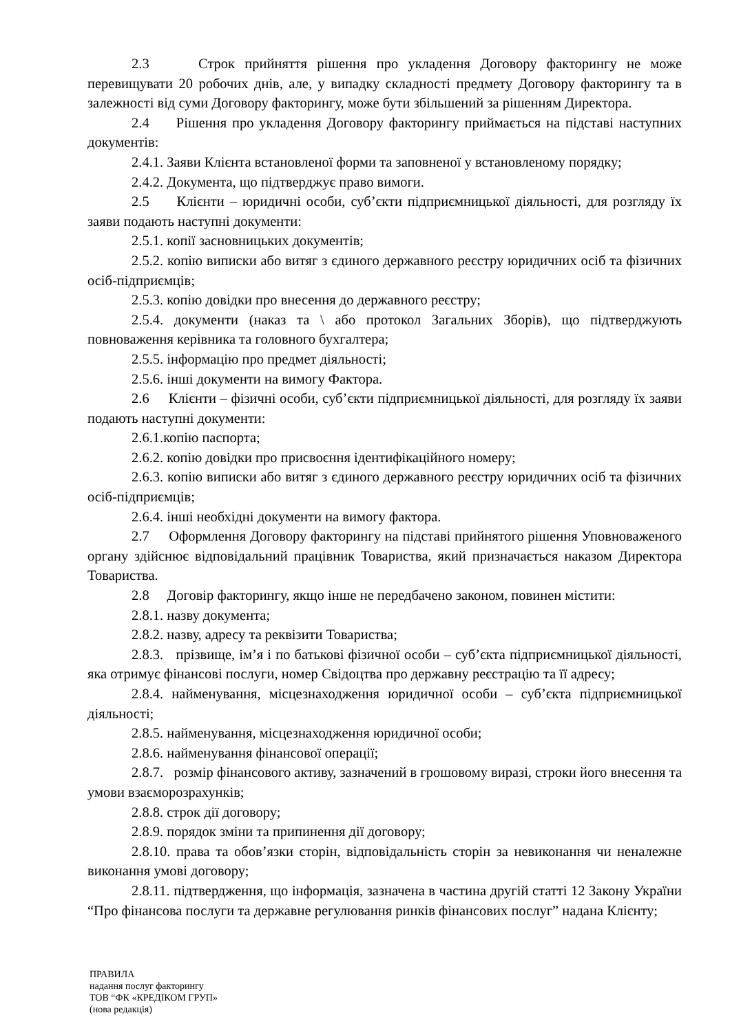2.3 Строк прийняття рішення про укладення Договору факторингу не може перевищувати 20 робочих днів, але, у випадку складності предмету Договору факторингу та в залежності від суми Договору факторингу, може бути збільшений за рішенням Директора.
2.4 Рішення про укладення Договору факторингу приймається на підставі наступних документів:
2.4.1. Заяви Клієнта встановленої форми та заповненої у встановленому порядку;
2.4.2. Документа, що підтверджує право вимоги.
2.5 Клієнти – юридичні особи, суб’єкти підприємницької діяльності, для розгляду їх заяви подають наступні документи:
2.5.1. копії засновницьких документів;
2.5.2. копію виписки або витяг з єдиного державного реєстру юридичних осіб та фізичних осіб-підприємців;
2.5.3. копію довідки про внесення до державного реєстру;
2.5.4. документи (наказ та \ або протокол Загальних Зборів), що підтверджують повноваження керівника та головного бухгалтера;
2.5.5. інформацію про предмет діяльності;
2.5.6. інші документи на вимогу Фактора.
2.6 Клієнти – фізичні особи, суб’єкти підприємницької діяльності, для розгляду їх заяви подають наступні документи:
2.6.1.копію паспорта;
2.6.2. копію довідки про присвоєння ідентифікаційного номеру;
2.6.3. копію виписки або витяг з єдиного державного реєстру юридичних осіб та фізичних осіб-підприємців;
2.6.4. інші необхідні документи на вимогу фактора.
2.7 Оформлення Договору факторингу на підставі прийнятого рішення Уповноваженого органу здійснює відповідальний працівник Товариства, який призначається наказом Директора Товариства.
2.8 Договір факторингу, якщо інше не передбачено законом, повинен містити:
2.8.1. назву документа;
2.8.2. назву, адресу та реквізити Товариства;
2.8.3. прізвище, ім’я і по батькові фізичної особи – суб’єкта підприємницької діяльності, яка отримує фінансові послуги, номер Свідоцтва про державну реєстрацію та її адресу;
2.8.4. найменування, місцезнаходження юридичної особи – суб’єкта підприємницької діяльності;
2.8.5. найменування, місцезнаходження юридичної особи;
2.8.6. найменування фінансової операції;
2.8.7. розмір фінансового активу, зазначений в грошовому виразі, строки його внесення та умови взаєморозрахунків;
2.8.8. строк дії договору;
2.8.9. порядок зміни та припинення дії договору;
2.8.10. права та обов’язки сторін, відповідальність сторін за невиконання чи неналежне виконання умові договору;
2.8.11. підтвердження, що інформація, зазначена в частина другій статті 12 Закону України “Про фінансова послуги та державне регулювання ринків фінансових послуг” надана Клієнту;
ПРАВИЛА
надання послуг факторингу
ТОВ “ФК «КРЕДІКОМ ГРУП»
(нова редакція)